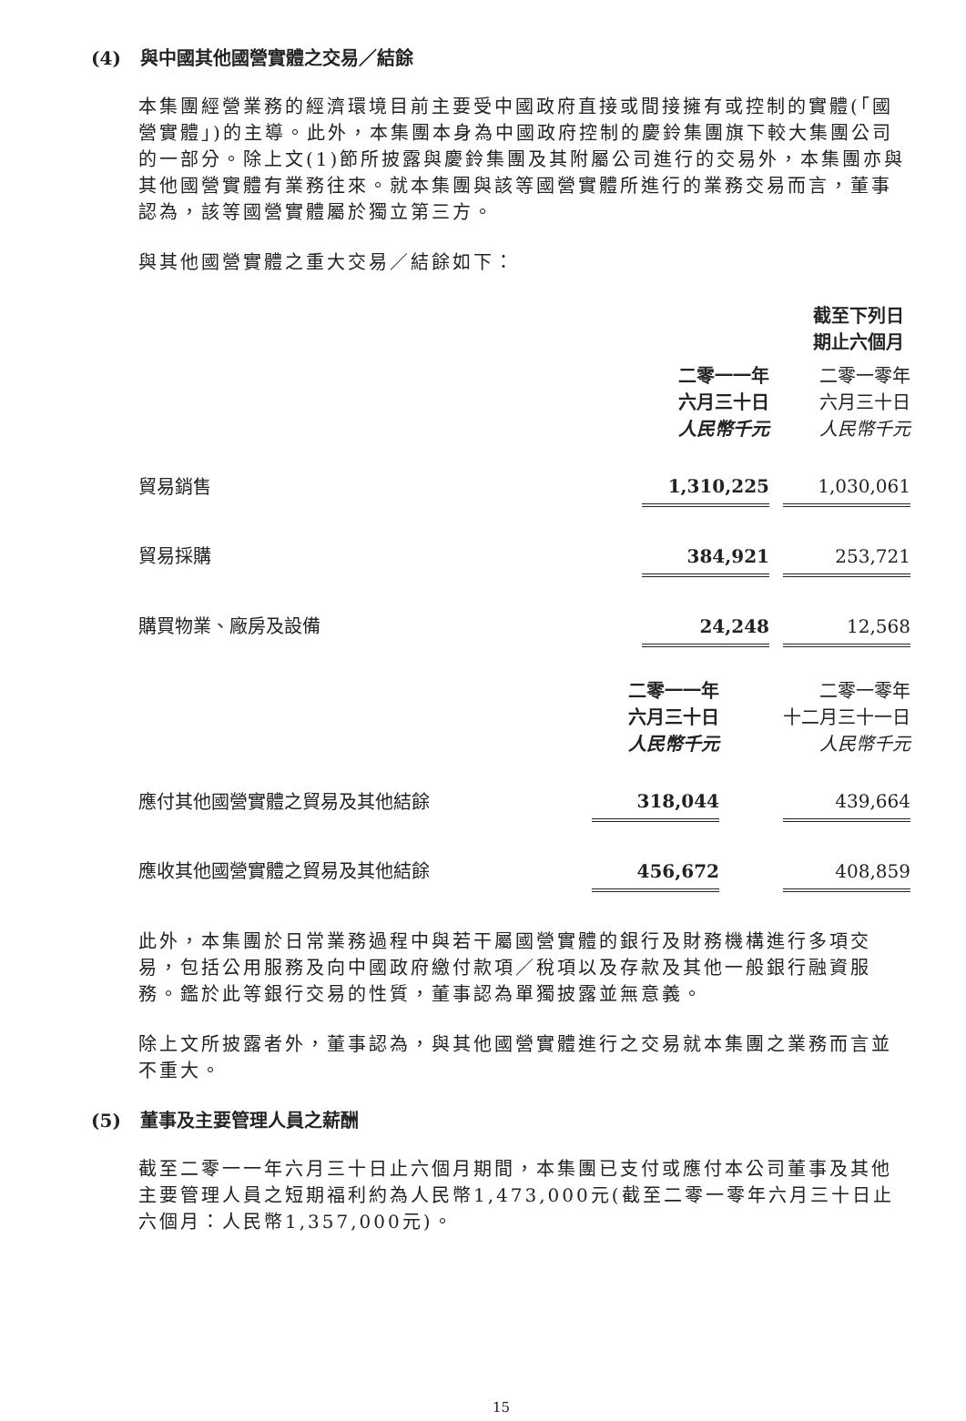(4) 與中國其他國營實體之交易／結餘
本集團經營業務的經濟環境目前主要受中國政府直接或間接擁有或控制的實體(「國營實體」)的主導。此外，本集團本身為中國政府控制的慶鈴集團旗下較大集團公司的一部分。除上文(1)節所披露與慶鈴集團及其附屬公司進行的交易外，本集團亦與其他國營實體有業務往來。就本集團與該等國營實體所進行的業務交易而言，董事認為，該等國營實體屬於獨立第三方。
與其他國營實體之重大交易／結餘如下：
| | 截至下列日期止六個月 | | |
| | 二零一一年 六月三十日 人民幣千元 | | 二零一零年 六月三十日 人民幣千元 |
| 貿易銷售 | 1,310,225 | | 1,030,061 |
| 貿易採購 | 384,921 | | 253,721 |
| 購買物業、廠房及設備 | 24,248 | | 12,568 |
| | 二零一一年 六月三十日 人民幣千元 | | 二零一零年 十二月三十一日 人民幣千元 |
| 應付其他國營實體之貿易及其他結餘 | 318,044 | | 439,664 |
| 應收其他國營實體之貿易及其他結餘 | 456,672 | | 408,859 |
此外，本集團於日常業務過程中與若干屬國營實體的銀行及財務機構進行多項交易，包括公用服務及向中國政府繳付款項／稅項以及存款及其他一般銀行融資服務。鑑於此等銀行交易的性質，董事認為單獨披露並無意義。
除上文所披露者外，董事認為，與其他國營實體進行之交易就本集團之業務而言並不重大。
(5) 董事及主要管理人員之薪酬
截至二零一一年六月三十日止六個月期間，本集團已支付或應付本公司董事及其他主要管理人員之短期福利約為人民幣1,473,000元(截至二零一零年六月三十日止六個月：人民幣1,357,000元)。
15